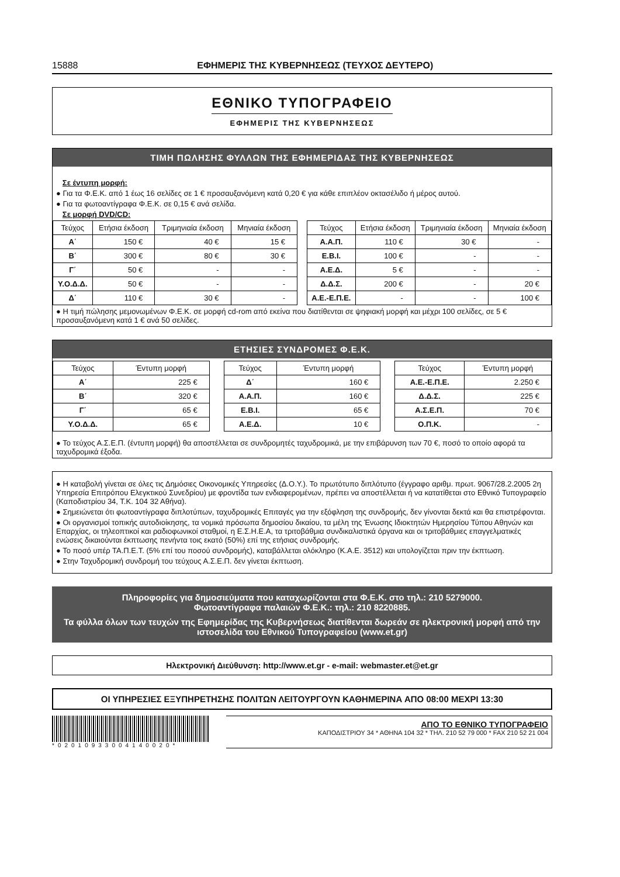15888 ΕΦΗΜΕΡΙΣ ΤΗΣ ΚΥΒΕΡΝΗΣΕΩΣ (ΤΕΥΧΟΣ ΔΕΥΤΕΡΟ)
ΕΘΝΙΚΟ ΤΥΠΟΓΡΑΦΕΙΟ
ΕΦΗΜΕΡΙΣ ΤΗΣ ΚΥΒΕΡΝΗΣΕΩΣ
ΤΙΜΗ ΠΩΛΗΣΗΣ ΦΥΛΛΩΝ ΤΗΣ ΕΦΗΜΕΡΙΔΑΣ ΤΗΣ ΚΥΒΕΡΝΗΣΕΩΣ
Σε έντυπη μορφή:
● Για τα Φ.Ε.Κ. από 1 έως 16 σελίδες σε 1 € προσαυξανόμενη κατά 0,20 € για κάθε επιπλέον οκτασέλιδο ή μέρος αυτού.
● Για τα φωτοαντίγραφα Φ.Ε.Κ. σε 0,15 € ανά σελίδα.
Σε μορφή DVD/CD:
| Τεύχος | Ετήσια έκδοση | Τριμηνιαία έκδοση | Μηνιαία έκδοση |
| --- | --- | --- | --- |
| Α΄ | 150 € | 40 € | 15 € |
| Β΄ | 300 € | 80 € | 30 € |
| Γ΄ | 50 € | - | - |
| Υ.Ο.Δ.Δ. | 50 € | - | - |
| Δ΄ | 110 € | 30 € | - |
| Τεύχος | Ετήσια έκδοση | Τριμηνιαία έκδοση | Μηνιαία έκδοση |
| --- | --- | --- | --- |
| Α.Α.Π. | 110 € | 30 € | - |
| Ε.Β.Ι. | 100 € | - | - |
| Α.Ε.Δ. | 5 € | - | - |
| Δ.Δ.Σ. | 200 € | - | 20 € |
| Α.Ε.-Ε.Π.Ε. | - | - | 100 € |
● Η τιμή πώλησης μεμονωμένων Φ.Ε.Κ. σε μορφή cd-rom από εκείνα που διατίθενται σε ψηφιακή μορφή και μέχρι 100 σελίδες, σε 5 € προσαυξανόμενη κατά 1 € ανά 50 σελίδες.
ΕΤΗΣΙΕΣ ΣΥΝΔΡΟΜΕΣ Φ.Ε.Κ.
| Τεύχος | Έντυπη μορφή |
| --- | --- |
| Α΄ | 225 € |
| Β΄ | 320 € |
| Γ΄ | 65 € |
| Υ.Ο.Δ.Δ. | 65 € |
| Τεύχος | Έντυπη μορφή |
| --- | --- |
| Δ΄ | 160 € |
| Α.Α.Π. | 160 € |
| Ε.Β.Ι. | 65 € |
| Α.Ε.Δ. | 10 € |
| Τεύχος | Έντυπη μορφή |
| --- | --- |
| Α.Ε.-Ε.Π.Ε. | 2.250 € |
| Δ.Δ.Σ. | 225 € |
| Α.Σ.Ε.Π. | 70 € |
| Ο.Π.Κ. | - |
● Το τεύχος Α.Σ.Ε.Π. (έντυπη μορφή) θα αποστέλλεται σε συνδρομητές ταχυδρομικά, με την επιβάρυνση των 70 €, ποσό το οποίο αφορά τα ταχυδρομικά έξοδα.
● Η καταβολή γίνεται σε όλες τις Δημόσιες Οικονομικές Υπηρεσίες (Δ.Ο.Υ.). Το πρωτότυπο διπλότυπο (έγγραφο αριθμ. πρωτ. 9067/28.2.2005 2η Υπηρεσία Επιτρόπου Ελεγκτικού Συνεδρίου) με φροντίδα των ενδιαφερομένων, πρέπει να αποστέλλεται ή να κατατίθεται στο Εθνικό Τυπογραφείο (Καποδιστρίου 34, Τ.Κ. 104 32 Αθήνα).
● Σημειώνεται ότι φωτοαντίγραφα διπλοτύπων, ταχυδρομικές Επιταγές για την εξόφληση της συνδρομής, δεν γίνονται δεκτά και θα επιστρέφονται.
● Οι οργανισμοί τοπικής αυτοδιοίκησης, τα νομικά πρόσωπα δημοσίου δικαίου, τα μέλη της Ένωσης Ιδιοκτητών Ημερησίου Τύπου Αθηνών και Επαρχίας, οι τηλεοπτικοί και ραδιοφωνικοί σταθμοί, η Ε.Σ.Η.Ε.Α, τα τριτοβάθμια συνδικαλιστικά όργανα και οι τριτοβάθμιες επαγγελματικές ενώσεις δικαιούνται έκπτωσης πενήντα τοις εκατό (50%) επί της ετήσιας συνδρομής.
● Το ποσό υπέρ ΤΑ.Π.Ε.Τ. (5% επί του ποσού συνδρομής), καταβάλλεται ολόκληρο (Κ.Α.Ε. 3512) και υπολογίζεται πριν την έκπτωση.
● Στην Ταχυδρομική συνδρομή του τεύχους Α.Σ.Ε.Π. δεν γίνεται έκπτωση.
Πληροφορίες για δημοσιεύματα που καταχωρίζονται στα Φ.Ε.Κ. στο τηλ.: 210 5279000.
Φωτοαντίγραφα παλαιών Φ.Ε.Κ.: τηλ.: 210 8220885.
Τα φύλλα όλων των τευχών της Εφημερίδας της Κυβερνήσεως διατίθενται δωρεάν σε ηλεκτρονική μορφή από την ιστοσελίδα του Εθνικού Τυπογραφείου (www.et.gr)
Ηλεκτρονική Διεύθυνση: http://www.et.gr - e-mail: webmaster.et@et.gr
ΟΙ ΥΠΗΡΕΣΙΕΣ ΕΞΥΠΗΡΕΤΗΣΗΣ ΠΟΛΙΤΩΝ ΛΕΙΤΟΥΡΓΟΥΝ ΚΑΘΗΜΕΡΙΝΑ ΑΠΟ 08:00 ΜΕΧΡΙ 13:30
*02010933004140020*
ΑΠΟ ΤΟ ΕΘΝΙΚΟ ΤΥΠΟΓΡΑΦΕΙΟ
ΚΑΠΟΔΙΣΤΡΙΟΥ 34 * ΑΘΗΝΑ 104 32 * ΤΗΛ. 210 52 79 000 * FAX 210 52 21 004